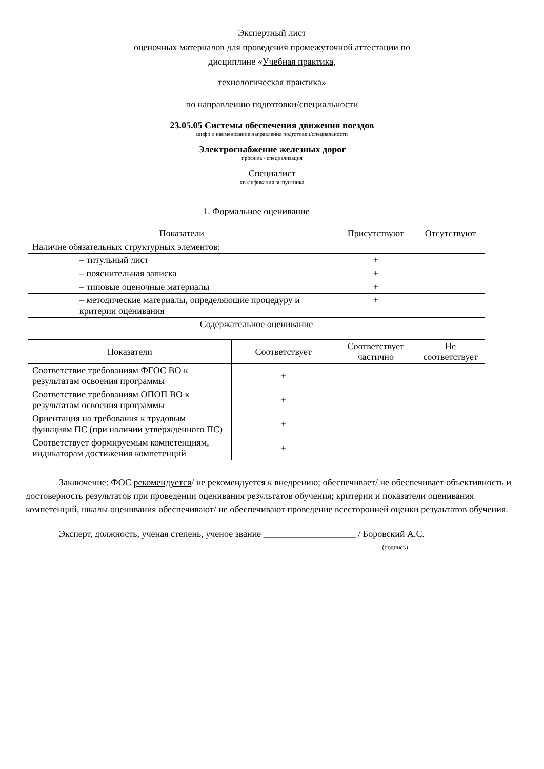Экспертный лист
оценочных материалов для проведения промежуточной аттестации по
дисциплине «Учебная практика,
технологическая практика»
по направлению подготовки/специальности
23.05.05 Системы обеспечения движения поездов
шифр и наименование направления подготовки/специальности
Электроснабжение железных дорог
профиль / специализация
Специалист
квалификация выпускника
| 1. Формальное оценивание | | | |
| --- | --- | --- | --- |
| Показатели | | Присутствуют | Отсутствуют |
| Наличие обязательных структурных элементов: | | | |
| – титульный лист | | + | |
| – пояснительная записка | | + | |
| – типовые оценочные материалы | | + | |
| – методические материалы, определяющие процедуру и критерии оценивания | | + | |
| Содержательное оценивание | | | |
| Показатели | Соответствует | Соответствует частично | Не соответствует |
| Соответствие требованиям ФГОС ВО к результатам освоения программы | + | | |
| Соответствие требованиям ОПОП ВО к результатам освоения программы | + | | |
| Ориентация на требования к трудовым функциям ПС (при наличии утвержденного ПС) | + | | |
| Соответствует формируемым компетенциям, индикаторам достижения компетенций | + | | |
Заключение: ФОС рекомендуется/ не рекомендуется к внедрению; обеспечивает/ не обеспечивает объективность и достоверность результатов при проведении оценивания результатов обучения; критерии и показатели оценивания компетенций, шкалы оценивания обеспечивают/ не обеспечивают проведение всесторонней оценки результатов обучения.
Эксперт, должность, ученая степень, ученое звание ____________________ / Боровский А.С.
(подпись)